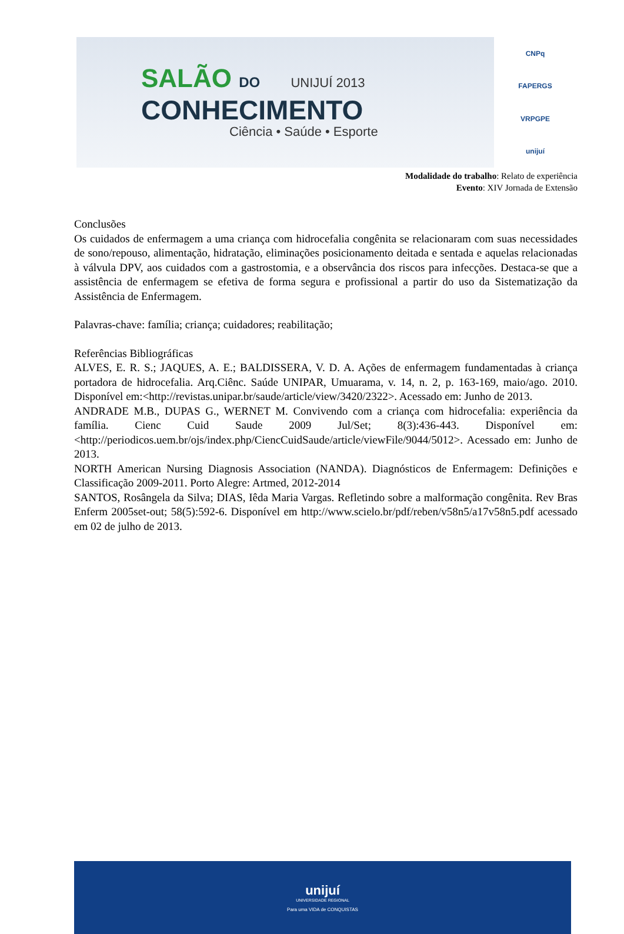SALÃO DO UNIJUÍ 2013
CONHECIMENTO
Ciência • Saúde • Esporte
CNPq
FAPERGS
VRPGPE
unijuí
Modalidade do trabalho: Relato de experiência
Evento: XIV Jornada de Extensão
Conclusões
Os cuidados de enfermagem a uma criança com hidrocefalia congênita se relacionaram com suas necessidades de sono/repouso, alimentação, hidratação, eliminações posicionamento deitada e sentada e aquelas relacionadas à válvula DPV, aos cuidados com a gastrostomia, e a observância dos riscos para infecções. Destaca-se que a assistência de enfermagem se efetiva de forma segura e profissional a partir do uso da Sistematização da Assistência de Enfermagem.
Palavras-chave: família; criança; cuidadores; reabilitação;
Referências Bibliográficas
ALVES, E. R. S.; JAQUES, A. E.; BALDISSERA, V. D. A. Ações de enfermagem fundamentadas à criança portadora de hidrocefalia. Arq.Ciênc. Saúde UNIPAR, Umuarama, v. 14, n. 2, p. 163-169, maio/ago. 2010. Disponível em:<http://revistas.unipar.br/saude/article/view/3420/2322>. Acessado em: Junho de 2013.
ANDRADE M.B., DUPAS G., WERNET M. Convivendo com a criança com hidrocefalia: experiência da família. Cienc Cuid Saude 2009 Jul/Set; 8(3):436-443. Disponível em: <http://periodicos.uem.br/ojs/index.php/CiencCuidSaude/article/viewFile/9044/5012>. Acessado em: Junho de 2013.
NORTH American Nursing Diagnosis Association (NANDA). Diagnósticos de Enfermagem: Definições e Classificação 2009-2011. Porto Alegre: Artmed, 2012-2014
SANTOS, Rosângela da Silva; DIAS, Iêda Maria Vargas. Refletindo sobre a malformação congênita. Rev Bras Enferm 2005set-out; 58(5):592-6. Disponível em http://www.scielo.br/pdf/reben/v58n5/a17v58n5.pdf acessado em 02 de julho de 2013.
unijuí
UNIVERSIDADE REGIONAL
Para uma VIDA de CONQUISTAS